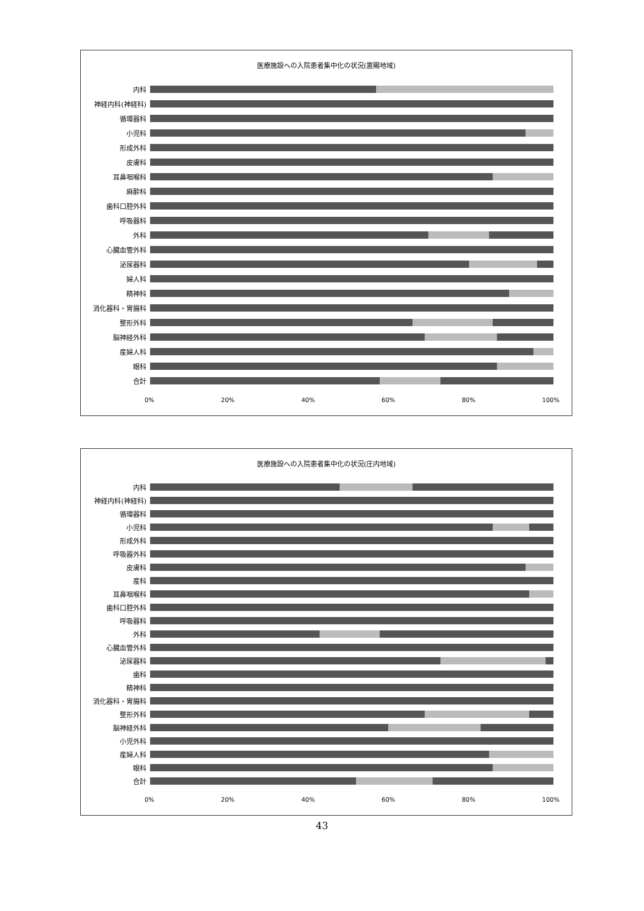医療施設への入院患者集中化の状況(置賜地域)
内科
神経内科(神経科)
循環器科
小児科
形成外科
皮膚科
耳鼻咽喉科
麻酔科
歯科口腔外科
呼吸器科
外科
心臓血管外科
泌尿器科
婦人科
精神科
消化器科・胃腸科
整形外科
脳神経外科
産婦人科
眼科
合計
0% 20% 40% 60% 80% 100%
医療施設への入院患者集中化の状況(庄内地域)
内科
神経内科(神経科)
循環器科
小児科
形成外科
呼吸器外科
皮膚科
産科
耳鼻咽喉科
歯科口腔外科
呼吸器科
外科
心臓血管外科
泌尿器科
歯科
精神科
消化器科・胃腸科
整形外科
脳神経外科
小児外科
産婦人科
眼科
合計
0% 20% 40% 60% 80% 100%
43